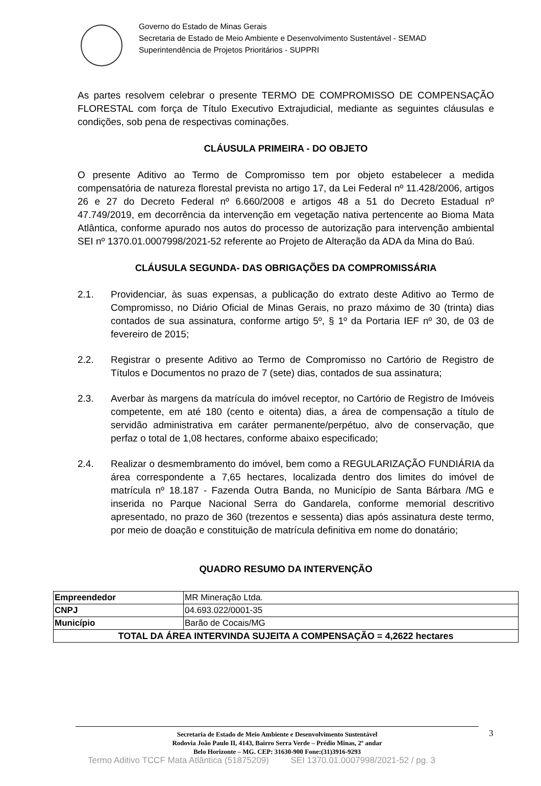Governo do Estado de Minas Gerais
Secretaria de Estado de Meio Ambiente e Desenvolvimento Sustentável - SEMAD
Superintendência de Projetos Prioritários - SUPPRI
As partes resolvem celebrar o presente TERMO DE COMPROMISSO DE COMPENSAÇÃO FLORESTAL com força de Título Executivo Extrajudicial, mediante as seguintes cláusulas e condições, sob pena de respectivas cominações.
CLÁUSULA PRIMEIRA - DO OBJETO
O presente Aditivo ao Termo de Compromisso tem por objeto estabelecer a medida compensatória de natureza florestal prevista no artigo 17, da Lei Federal nº 11.428/2006, artigos 26 e 27 do Decreto Federal nº 6.660/2008 e artigos 48 a 51 do Decreto Estadual nº 47.749/2019, em decorrência da intervenção em vegetação nativa pertencente ao Bioma Mata Atlântica, conforme apurado nos autos do processo de autorização para intervenção ambiental SEI nº 1370.01.0007998/2021-52 referente ao Projeto de Alteração da ADA da Mina do Baú.
CLÁUSULA SEGUNDA- DAS OBRIGAÇÕES DA COMPROMISSÁRIA
2.1. Providenciar, às suas expensas, a publicação do extrato deste Aditivo ao Termo de Compromisso, no Diário Oficial de Minas Gerais, no prazo máximo de 30 (trinta) dias contados de sua assinatura, conforme artigo 5º, § 1º da Portaria IEF nº 30, de 03 de fevereiro de 2015;
2.2. Registrar o presente Aditivo ao Termo de Compromisso no Cartório de Registro de Títulos e Documentos no prazo de 7 (sete) dias, contados de sua assinatura;
2.3. Averbar às margens da matrícula do imóvel receptor, no Cartório de Registro de Imóveis competente, em até 180 (cento e oitenta) dias, a área de compensação a título de servidão administrativa em caráter permanente/perpétuo, alvo de conservação, que perfaz o total de 1,08 hectares, conforme abaixo especificado;
2.4. Realizar o desmembramento do imóvel, bem como a REGULARIZAÇÃO FUNDIÁRIA da área correspondente a 7,65 hectares, localizada dentro dos limites do imóvel de matrícula nº 18.187 - Fazenda Outra Banda, no Município de Santa Bárbara /MG e inserida no Parque Nacional Serra do Gandarela, conforme memorial descritivo apresentado, no prazo de 360 (trezentos e sessenta) dias após assinatura deste termo, por meio de doação e constituição de matrícula definitiva em nome do donatário;
QUADRO RESUMO DA INTERVENÇÃO
| Empreendedor | MR Mineração Ltda. |
| CNPJ | 04.693.022/0001-35 |
| Município | Barão de Cocais/MG |
| TOTAL DA ÁREA INTERVINDA SUJEITA A COMPENSAÇÃO = 4,2622 hectares | |
Secretaria de Estado de Meio Ambiente e Desenvolvimento Sustentável
Rodovia João Paulo II, 4143, Bairro Serra Verde – Prédio Minas, 2º andar
Belo Horizonte – MG. CEP: 31630-900 Fone:(31)3916-9293
3
Termo Aditivo TCCF Mata Atlântica (51875209) SEI 1370.01.0007998/2021-52 / pg. 3